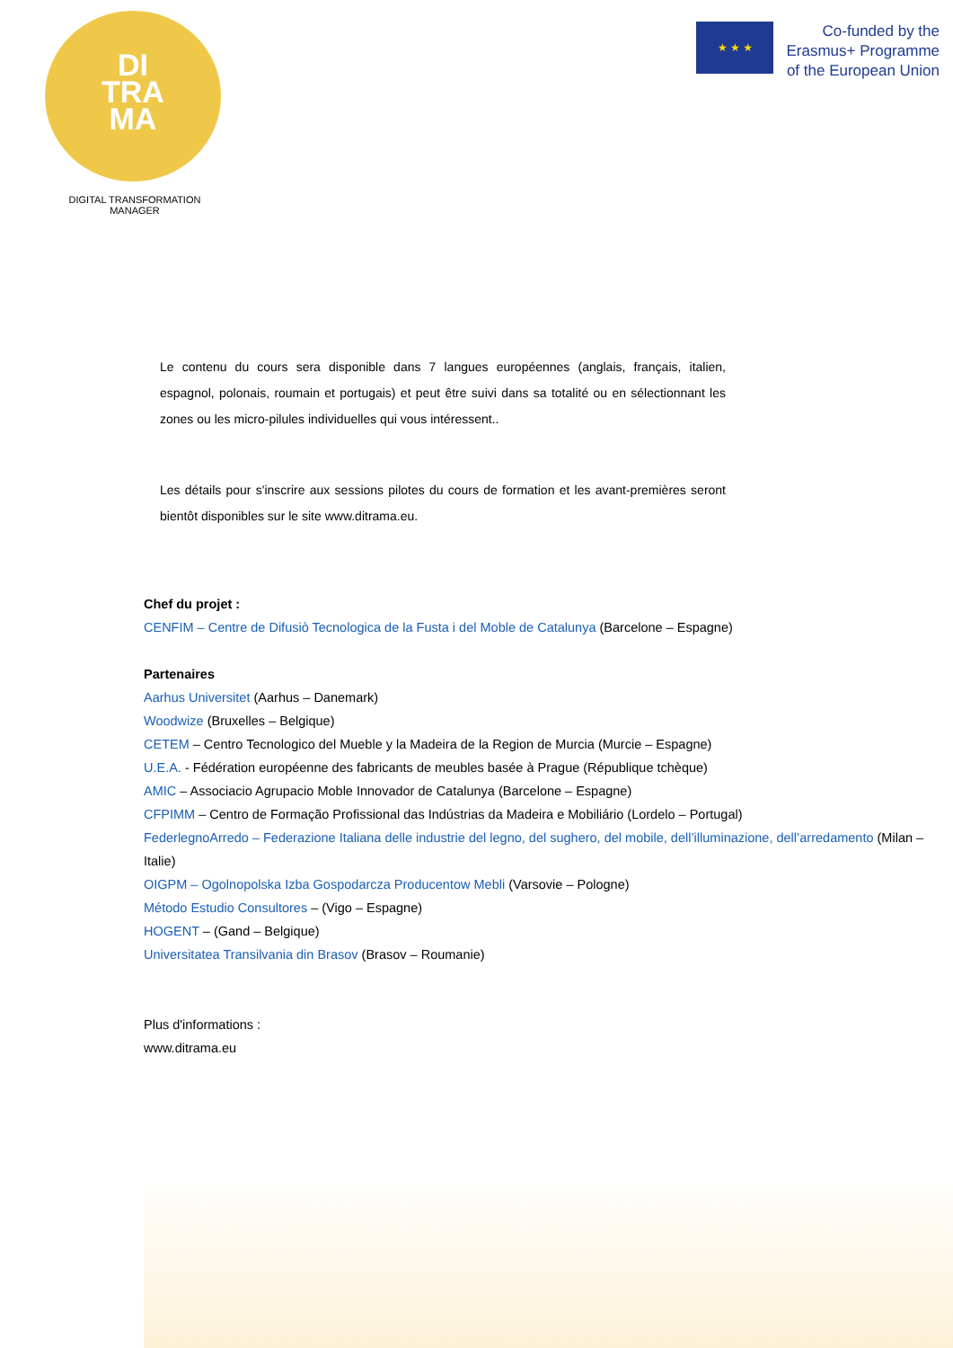DI
TRA
MA
DIGITAL TRANSFORMATION MANAGER
★ ★ ★
Co-funded by the
Erasmus+ Programme
of the European Union
Le contenu du cours sera disponible dans 7 langues européennes (anglais, français, italien, espagnol, polonais, roumain et portugais) et peut être suivi dans sa totalité ou en sélectionnant les zones ou les micro-pilules individuelles qui vous intéressent..
Les détails pour s'inscrire aux sessions pilotes du cours de formation et les avant-premières seront bientôt disponibles sur le site www.ditrama.eu.
Chef du projet :
CENFIM – Centre de Difusiò Tecnologica de la Fusta i del Moble de Catalunya (Barcelone – Espagne)
Partenaires
Aarhus Universitet (Aarhus – Danemark)
Woodwize (Bruxelles – Belgique)
CETEM – Centro Tecnologico del Mueble y la Madeira de la Region de Murcia (Murcie – Espagne)
U.E.A. - Fédération européenne des fabricants de meubles basée à Prague (République tchèque)
AMIC – Associacio Agrupacio Moble Innovador de Catalunya (Barcelone – Espagne)
CFPIMM – Centro de Formação Profissional das Indústrias da Madeira e Mobiliário (Lordelo – Portugal)
FederlegnoArredo – Federazione Italiana delle industrie del legno, del sughero, del mobile, dell’illuminazione, dell’arredamento (Milan – Italie)
OIGPM – Ogolnopolska Izba Gospodarcza Producentow Mebli (Varsovie – Pologne)
Método Estudio Consultores – (Vigo – Espagne)
HOGENT – (Gand – Belgique)
Universitatea Transilvania din Brasov (Brasov – Roumanie)
Plus d'informations :
www.ditrama.eu